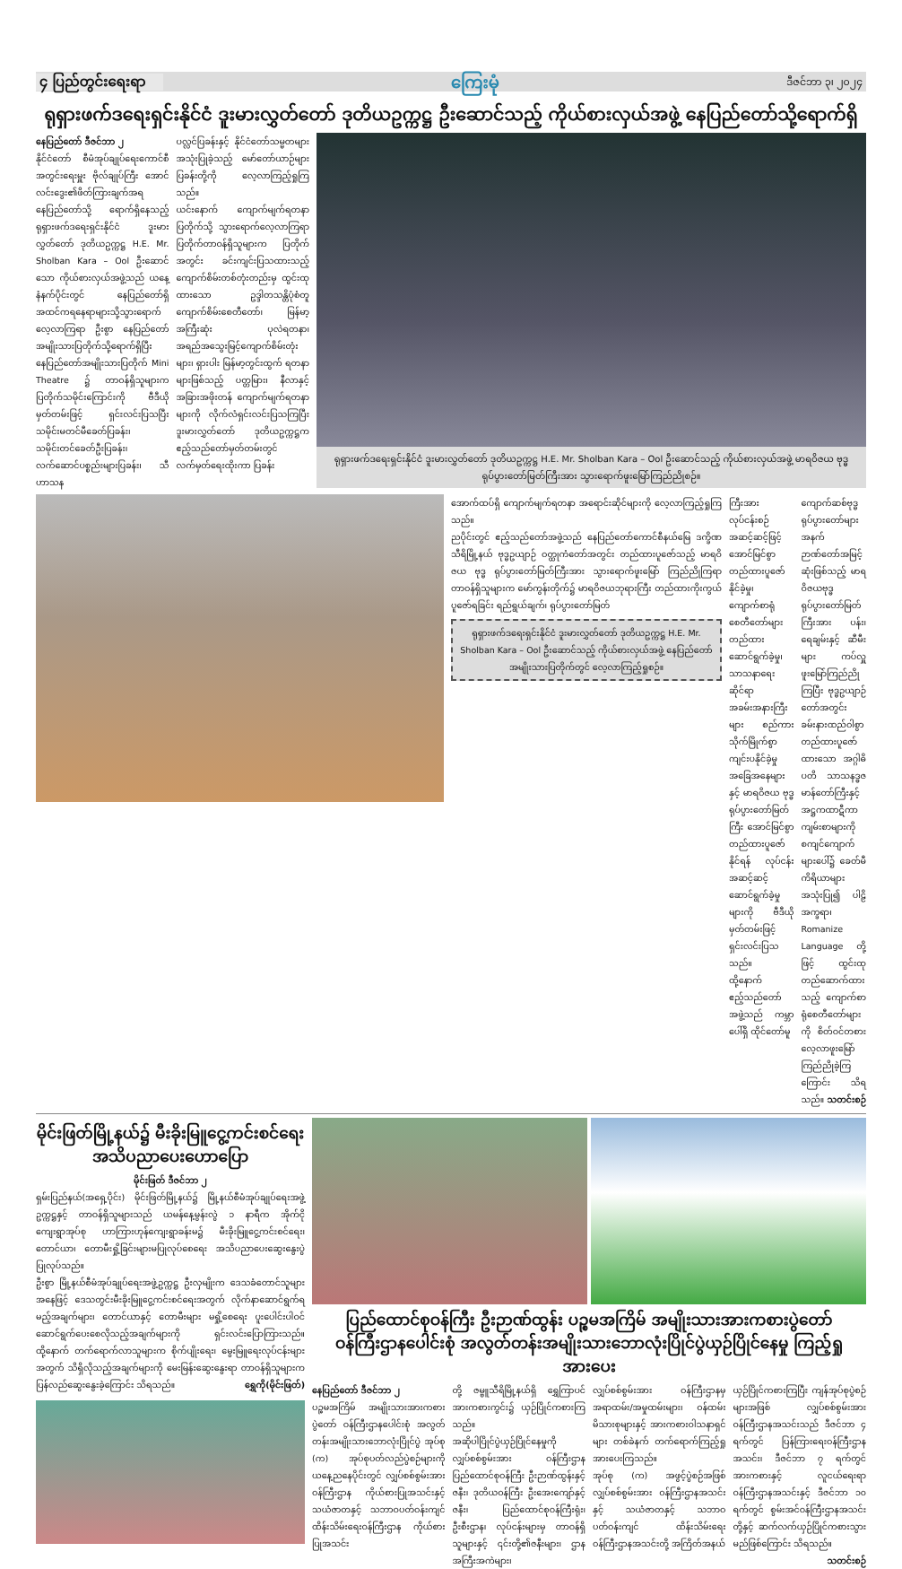၄ ပြည်တွင်းရေးရာ ကြေးမုံ ဒီဇင်ဘာ ၃၊ ၂၀၂၄
ရုရှားဖက်ဒရေးရှင်းနိုင်ငံ ဒူးမားလွှတ်တော် ဒုတိယဥက္ကဋ္ဌ ဦးဆောင်သည့် ကိုယ်စားလှယ်အဖွဲ့ နေပြည်တော်သို့ရောက်ရှိ
နေပြည်တော် ဒီဇင်ဘာ ၂
နိုင်ငံတော် စီမံအုပ်ချုပ်ရေးကောင်စီ အတွင်းရေးမှူး ဗိုလ်ချုပ်ကြီး အောင်လင်းဒွေး၏ဖိတ်ကြားချက်အရ နေပြည်တော်သို့ ရောက်ရှိနေသည့် ရုရှားဖက်ဒရေးရှင်းနိုင်ငံ ဒူးမားလွှတ်တော် ဒုတိယဥက္ကဋ္ဌ H.E. Mr. Sholban Kara – Ool ဦးဆောင်သော ကိုယ်စားလှယ်အဖွဲ့သည် ယနေ့နံနက်ပိုင်းတွင် နေပြည်တော်ရှိ အထင်ကရနေရာများသို့သွားရောက်လေ့လာကြရာ ဦးစွာ နေပြည်တော်အမျိုးသားပြတိုက်သို့ရောက်ရှိပြီး နေပြည်တော်အမျိုးသားပြတိုက် Mini Theatre ၌ တာဝန်ရှိသူများက ပြတိုက်သမိုင်းကြောင်းကို ဗီဒီယိုမှတ်တမ်းဖြင့် ရှင်းလင်းပြသပြီး သမိုင်းမတင်မီခေတ်ပြခန်း၊ သမိုင်းတင်ခေတ်ဦးပြခန်း၊ လက်ဆောင်ပစ္စည်းများပြခန်း၊ သီဟာသန
ပလ္လင်ပြခန်းနှင့် နိုင်ငံတော်သမ္မတများ အသုံးပြုခဲ့သည့် မော်တော်ယာဉ်များပြခန်းတို့ကို လေ့လာကြည့်ရှုကြသည်။
ယင်းနောက် ကျောက်မျက်ရတနာပြတိုက်သို့ သွားရောက်လေ့လာကြရာ ပြတိုက်တာဝန်ရှိသူများက ပြတိုက်အတွင်း ခင်းကျင်းပြသထားသည့် ကျောက်စိမ်းတစ်တုံးတည်းမှ ထွင်းထုထားသော ဥဒ္ဒါတသန္တိပုံစံတူကျောက်စိမ်းစေတီတော်၊ မြန်မာ့အကြီးဆုံး ပုလဲရတနာ၊ အရည်အသွေးမြင့်ကျောက်စိမ်းတုံးများ၊ ရှားပါး မြန်မာ့တွင်းထွက် ရတနာများဖြစ်သည့် ပတ္တမြား၊ နီလာနှင့် အခြားအဖိုးတန် ကျောက်မျက်ရတနာများကို လိုက်လံရှင်းလင်းပြသကြပြီး ဒူးမားလွှတ်တော် ဒုတိယဥက္ကဋ္ဌက ဧည့်သည်တော်မှတ်တမ်းတွင် လက်မှတ်ရေးထိုးကာ ပြခန်း
ရုရှားဖက်ဒရေးရှင်းနိုင်ငံ ဒူးမားလွှတ်တော် ဒုတိယဥက္ကဋ္ဌ H.E. Mr. Sholban Kara – Ool ဦးဆောင်သည့် ကိုယ်စားလှယ်အဖွဲ့ မာရဝိဇယ ဗုဒ္ဓရုပ်ပွားတော်မြတ်ကြီးအား သွားရောက်ဖူးမြော်ကြည်ညိုစဉ်။
အောက်ထပ်ရှိ ကျောက်မျက်ရတနာ အရောင်းဆိုင်များကို လေ့လာကြည့်ရှုကြသည်။
ညပိုင်းတွင် ဧည့်သည်တော်အဖွဲ့သည် နေပြည်တော်ကောင်စီနယ်မြေ ဒက္ခိဏသီရိမြို့နယ် ဗုဒ္ဓဥယျာဉ် ဝတ္ထုကံတော်အတွင်း တည်ထားပူဇော်သည့် မာရဝိဇယ ဗုဒ္ဓ ရုပ်ပွားတော်မြတ်ကြီးအား သွားရောက်ဖူးမြော် ကြည်ညိုကြရာ တာဝန်ရှိသူများက မော်ကွန်းတိုက်၌ မာရဝိဇယဘုရားကြီး တည်ထားကိုးကွယ်ပူဇော်ရခြင်း ရည်ရွယ်ချက်၊ ရုပ်ပွားတော်မြတ်
ရုရှားဖက်ဒရေးရှင်းနိုင်ငံ ဒူးမားလွှတ်တော် ဒုတိယဥက္ကဋ္ဌ H.E. Mr. Sholban Kara – Ool ဦးဆောင်သည့် ကိုယ်စားလှယ်အဖွဲ့ နေပြည်တော်အမျိုးသားပြတိုက်တွင် လေ့လာကြည့်ရှုစဉ်။
ကြီးအား လုပ်ငန်းစဉ်အဆင့်ဆင့်ဖြင့် အောင်မြင်စွာ တည်ထားပူဇော်နိုင်ခဲ့မှု၊ ကျောက်စာရုံစေတီတော်များ တည်ထားဆောင်ရွက်ခဲ့မှု၊ သာသနာရေးဆိုင်ရာ အခမ်းအနားကြီးများ စည်ကားသိုက်မြိုက်စွာ ကျင်းပနိုင်ခဲ့မှု အခြေအနေများနှင့် မာရဝိဇယ ဗုဒ္ဓရုပ်ပွားတော်မြတ်ကြီး အောင်မြင်စွာတည်ထားပူဇော်နိုင်ရန် လုပ်ငန်းအဆင့်ဆင့် ဆောင်ရွက်ခဲ့မှုများကို ဗီဒီယိုမှတ်တမ်းဖြင့် ရှင်းလင်းပြသသည်။
ထို့နောက် ဧည့်သည်တော်အဖွဲ့သည် ကမ္ဘာပေါ်ရှိ ထိုင်တော်မူ
ကျောက်ဆစ်ဗုဒ္ဓရုပ်ပွားတော်များအနက် ဉာဏ်တော်အမြင့်ဆုံးဖြစ်သည့် မာရဝိဇယဗုဒ္ဓရုပ်ပွားတော်မြတ်ကြီးအား ပန်း၊ ရေချမ်းနှင့် ဆီမီးများ ကပ်လှူဖူးမြော်ကြည်ညိုကြပြီး ဗုဒ္ဓဥယျာဉ်တော်အတွင်း ခမ်းနားထည်ဝါစွာ တည်ထားပူဇော်ထားသော အဂ္ဂါဓိပတိ သာသနဒ္ဓဇမာန်တော်ကြီးနှင့် အဋ္ဌကထာဋီကာကျမ်းစာများကို စကျင်ကျောက်များပေါ်၌ ခေတ်မီကိရိယာများ အသုံးပြု၍ ပါဠိအက္ခရာ၊ Romanize Language တို့ဖြင့် ထွင်းထုတည်ဆောက်ထားသည့် ကျောက်စာရုံစေတီတော်များကို စိတ်ဝင်တစား လေ့လာဖူးမြော်ကြည်ညိုခဲ့ကြကြောင်း သိရသည်။ သတင်းစဉ်
မိုင်းဖြတ်မြို့နယ်၌ မီးခိုးမြူငွေ့ကင်းစင်ရေး အသိပညာပေးဟောပြော
မိုင်းဖြတ် ဒီဇင်ဘာ ၂
ရှမ်းပြည်နယ်(အရှေ့ပိုင်း) မိုင်းဖြတ်မြို့နယ်၌ မြို့နယ်စီမံအုပ်ချုပ်ရေးအဖွဲ့ဥက္ကဋ္ဌနှင့် တာဝန်ရှိသူများသည် ယမန်နေ့မွန်းလွဲ ၁ နာရီက အိုက်ငိုကျေးရွာအုပ်စု ဟာကြားဟုန်ကျေးရွာခန်းမ၌ မီးခိုးမြူငွေ့ကင်းစင်ရေး၊ တောင်ယာ၊ တောမီးရှို့ခြင်းများမပြုလုပ်စေရေး အသိပညာပေးဆွေးနွေးပွဲပြုလုပ်သည်။
ဦးစွာ မြို့နယ်စီမံအုပ်ချုပ်ရေးအဖွဲ့ဥက္ကဋ္ဌ ဦးလှမျိုးက ဒေသခံတောင်သူများအနေဖြင့် ဒေသတွင်းမီးခိုးမြူငွေ့ကင်းစင်ရေးအတွက် လိုက်နာဆောင်ရွက်ရမည့်အချက်များ၊ တောင်ယာနှင့် တောမီးများ မရှို့စေရေး ပူးပေါင်းပါဝင်ဆောင်ရွက်ပေးစေလိုသည့်အချက်များကို ရှင်းလင်းပြောကြားသည်။ ထို့နောက် တက်ရောက်လာသူများက စိုက်ပျိုးရေး၊ မွေးမြူရေးလုပ်ငန်းများအတွက် သိရှိလိုသည့်အချက်များကို မေးမြန်းဆွေးနွေးရာ တာဝန်ရှိသူများက ပြန်လည်ဆွေးနွေးခဲ့ကြောင်း သိရသည်။ ရွှေကို(မိုင်းဖြတ်)
ပြည်ထောင်စုဝန်ကြီး ဦးဉာဏ်ထွန်း ပဉ္စမအကြိမ် အမျိုးသားအားကစားပွဲတော် ဝန်ကြီးဌာနပေါင်းစုံ အလွတ်တန်းအမျိုးသားဘောလုံးပြိုင်ပွဲယှဉ်ပြိုင်နေမှု ကြည့်ရှုအားပေး
နေပြည်တော် ဒီဇင်ဘာ ၂
ပဉ္စမအကြိမ် အမျိုးသားအားကစားပွဲတော် ဝန်ကြီးဌာနပေါင်းစုံ အလွတ်တန်းအမျိုးသားဘောလုံးပြိုင်ပွဲ အုပ်စု (က) အုပ်စုပတ်လည်ပွဲစဉ်များကို ယနေ့ညနေပိုင်းတွင် လျှပ်စစ်စွမ်းအားဝန်ကြီးဌာန ကိုယ်စားပြုအသင်းနှင့် သယံဇာတနှင့် သဘာဝပတ်ဝန်းကျင် ထိန်းသိမ်းရေးဝန်ကြီးဌာန ကိုယ်စားပြုအသင်း
တို့ ဇမ္ဗူသီရိမြို့နယ်ရှိ ရွှေကြာပင်အားကစားကွင်း၌ ယှဉ်ပြိုင်ကစားကြသည်။
အဆိုပါပြိုင်ပွဲယှဉ်ပြိုင်နေမှုကို လျှပ်စစ်စွမ်းအား ဝန်ကြီးဌာန ပြည်ထောင်စုဝန်ကြီး ဦးဉာဏ်ထွန်းနှင့်ဇနီး၊ ဒုတိယဝန်ကြီး ဦးအေးကျော်နှင့်ဇနီး၊ ပြည်ထောင်စုဝန်ကြီးရုံး၊ ဦးစီးဌာန၊ လုပ်ငန်းများမှ တာဝန်ရှိသူများနှင့် ၎င်းတို့၏ဇနီးများ၊ ဌာနအကြီးအကဲများ၊
လျှပ်စစ်စွမ်းအား ဝန်ကြီးဌာနမှ အရာထမ်း/အမှုထမ်းများ၊ ဝန်ထမ်းမိသားစုများနှင့် အားကစားဝါသနာရှင်များ တစ်ခဲနက် တက်ရောက်ကြည့်ရှုအားပေးကြသည်။
အုပ်စု (က) အဖွင့်ပွဲစဉ်အဖြစ် လျှပ်စစ်စွမ်းအား ဝန်ကြီးဌာနအသင်းနှင့် သယံဇာတနှင့် သဘာဝပတ်ဝန်းကျင် ထိန်းသိမ်းရေးဝန်ကြီးဌာနအသင်းတို့ အကြိတ်အနယ်
ယှဉ်ပြိုင်ကစားကြပြီး ကျန်အုပ်စုပွဲစဉ်များအဖြစ် လျှပ်စစ်စွမ်းအားဝန်ကြီးဌာနအသင်းသည် ဒီဇင်ဘာ ၄ ရက်တွင် ပြန်ကြားရေးဝန်ကြီးဌာနအသင်း၊ ဒီဇင်ဘာ ၇ ရက်တွင် အားကစားနှင့် လူငယ်ရေးရာဝန်ကြီးဌာနအသင်းနှင့် ဒီဇင်ဘာ ၁၀ ရက်တွင် စွမ်းအင်ဝန်ကြီးဌာနအသင်းတို့နှင့် ဆက်လက်ယှဉ်ပြိုင်ကစားသွားမည်ဖြစ်ကြောင်း သိရသည်။ သတင်းစဉ်